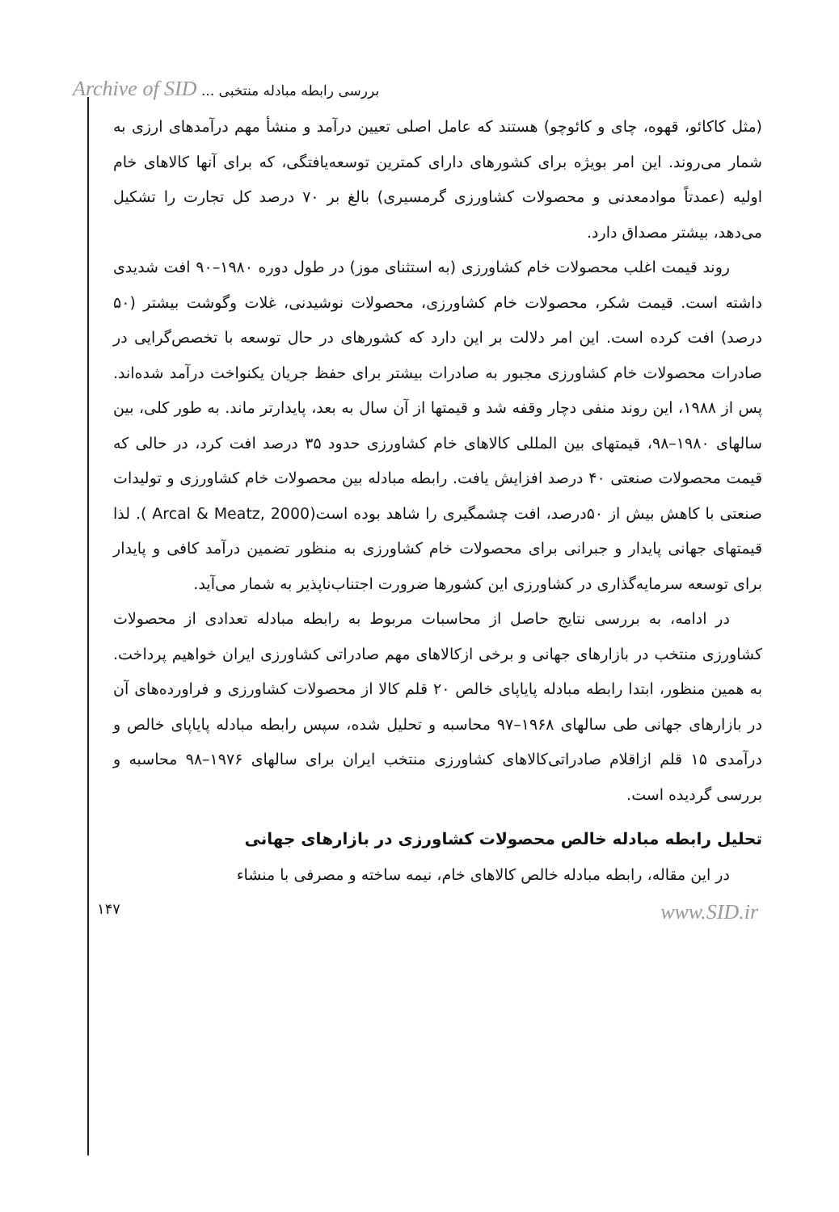Archive of SID بررسی رابطه مبادله منتخبی ...
(مثل کاکائو، قهوه، چای و کائوچو) هستند که عامل اصلی تعیین درآمد و منشأ مهم درآمدهای ارزی به شمار می‌روند. این امر بویژه برای کشورهای دارای کمترین توسعه‌یافتگی، که برای آنها کالاهای خام اولیه (عمدتاً موادمعدنی و محصولات کشاورزی گرمسیری) بالغ بر ۷۰ درصد کل تجارت را تشکیل می‌دهد، بیشتر مصداق دارد.
روند قیمت اغلب محصولات خام کشاورزی (به استثنای موز) در طول دوره ۱۹۸۰–۹۰ افت شدیدی داشته است. قیمت شکر، محصولات خام کشاورزی، محصولات نوشیدنی، غلات وگوشت بیشتر (۵۰ درصد) افت کرده است. این امر دلالت بر این دارد که کشورهای در حال توسعه با تخصص‌گرایی در صادرات محصولات خام کشاورزی مجبور به صادرات بیشتر برای حفظ جریان یکنواخت درآمد شده‌اند. پس از ۱۹۸۸، این روند منفی دچار وقفه شد و قیمتها از آن سال به بعد، پایدارتر ماند. به طور کلی، بین سالهای ۱۹۸۰–۹۸، قیمتهای بین المللی کالاهای خام کشاورزی حدود ۳۵ درصد افت کرد، در حالی که قیمت محصولات صنعتی ۴۰ درصد افزایش یافت. رابطه مبادله بین محصولات خام کشاورزی و تولیدات صنعتی با کاهش بیش از ۵۰درصد، افت چشمگیری را شاهد بوده است(Arcal & Meatz, 2000 ). لذا قیمتهای جهانی پایدار و جبرانی برای محصولات خام کشاورزی به منظور تضمین درآمد کافی و پایدار برای توسعه سرمایه‌گذاری در کشاورزی این کشورها ضرورت اجتناب‌ناپذیر به شمار می‌آید.
در ادامه، به بررسی نتایج حاصل از محاسبات مربوط به رابطه مبادله تعدادی از محصولات کشاورزی منتخب در بازارهای جهانی و برخی ازکالاهای مهم صادراتی کشاورزی ایران خواهیم پرداخت. به همین منظور، ابتدا رابطه مبادله پایاپای خالص ۲۰ قلم کالا از محصولات کشاورزی و فراورده‌های آن در بازارهای جهانی طی سالهای ۱۹۶۸–۹۷ محاسبه و تحلیل شده، سپس رابطه مبادله پایاپای خالص و درآمدی ۱۵ قلم ازاقلام صادراتی‌کالاهای کشاورزی منتخب ایران برای سالهای ۱۹۷۶–۹۸ محاسبه و بررسی گردیده است.
تحلیل رابطه مبادله خالص محصولات کشاورزی در بازارهای جهانی
در این مقاله، رابطه مبادله خالص کالاهای خام، نیمه ساخته و مصرفی با منشاء
۱۴۷ www.SID.ir